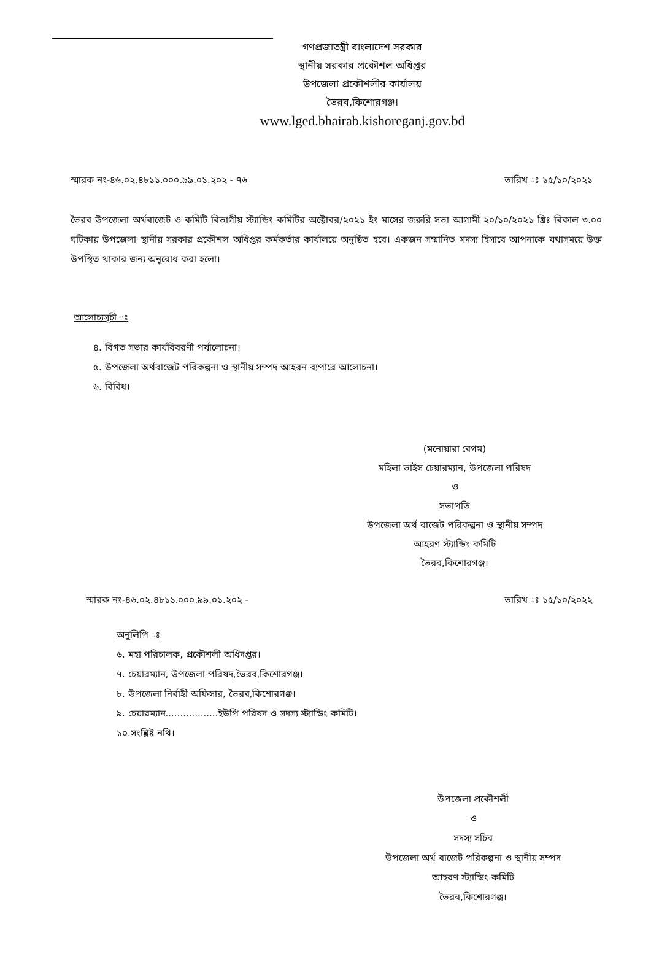গণপ্রজাতন্ত্রী বাংলাদেশ সরকার
স্থানীয় সরকার প্রকৌশল অধিপ্তর
উপজেলা প্রকৌশলীর কার্যালয়
ভৈরব,কিশোরগঞ্জ।
www.lged.bhairab.kishoreganj.gov.bd
স্মারক নং-৪৬.০২.৪৮১১.০০০.৯৯.০১.২০২ - ৭৬ তারিখ ঃ ১৫/১০/২০২১
ভৈরব উপজেলা অর্থবাজেট ও কমিটি বিভাগীয় স্ট্যান্ডিং কমিটির অক্টোবর/২০২১ ইং মাসের জরুরি সভা আগামী ২০/১০/২০২১ খ্রিঃ বিকাল ৩.০০ ঘটিকায় উপজেলা স্থানীয় সরকার প্রকৌশল অধিপ্তর কর্মকর্তার কার্যালয়ে অনুষ্ঠিত হবে। একজন সম্মানিত সদস্য হিসাবে আপনাকে যথাসময়ে উক্ত উপস্থিত থাকার জন্য অনুরোধ করা হলো।
আলোচ্যসূচী ঃ
৪. বিগত সভার কার্যবিবরণী পর্যালোচনা।
৫. উপজেলা অর্থবাজেট পরিকল্পনা ও স্থানীয় সম্পদ আহরন ব্যপারে আলোচনা।
৬. বিবিধ।
(মনোয়ারা বেগম)
মহিলা ভাইস চেয়ারম্যান, উপজেলা পরিষদ
ও
সভাপতি
উপজেলা অর্থ বাজেট পরিকল্পনা ও স্থানীয় সম্পদ
আহরণ স্ট্যান্ডিং কমিটি
ভৈরব,কিশোরগঞ্জ।
স্মারক নং-৪৬.০২.৪৮১১.০০০.৯৯.০১.২০২ - তারিখ ঃ ১৫/১০/২০২২
অনুলিপি ঃ
৬. মহা পরিচালক, প্রকৌশলী অধিদপ্তর।
৭. চেয়ারম্যান, উপজেলা পরিষদ,ভৈরব,কিশোরগঞ্জ।
৮. উপজেলা নির্বাহী অফিসার, ভৈরব,কিশোরগঞ্জ।
৯. চেয়ারম্যান..................ইউপি পরিষদ ও সদস্য স্ট্যান্ডিং কমিটি।
১০.সংশ্লিষ্ট নথি।
উপজেলা প্রকৌশলী
ও
সদস্য সচিব
উপজেলা অর্থ বাজেট পরিকল্পনা ও স্থানীয় সম্পদ
আহরণ স্ট্যান্ডিং কমিটি
ভৈরব,কিশোরগঞ্জ।